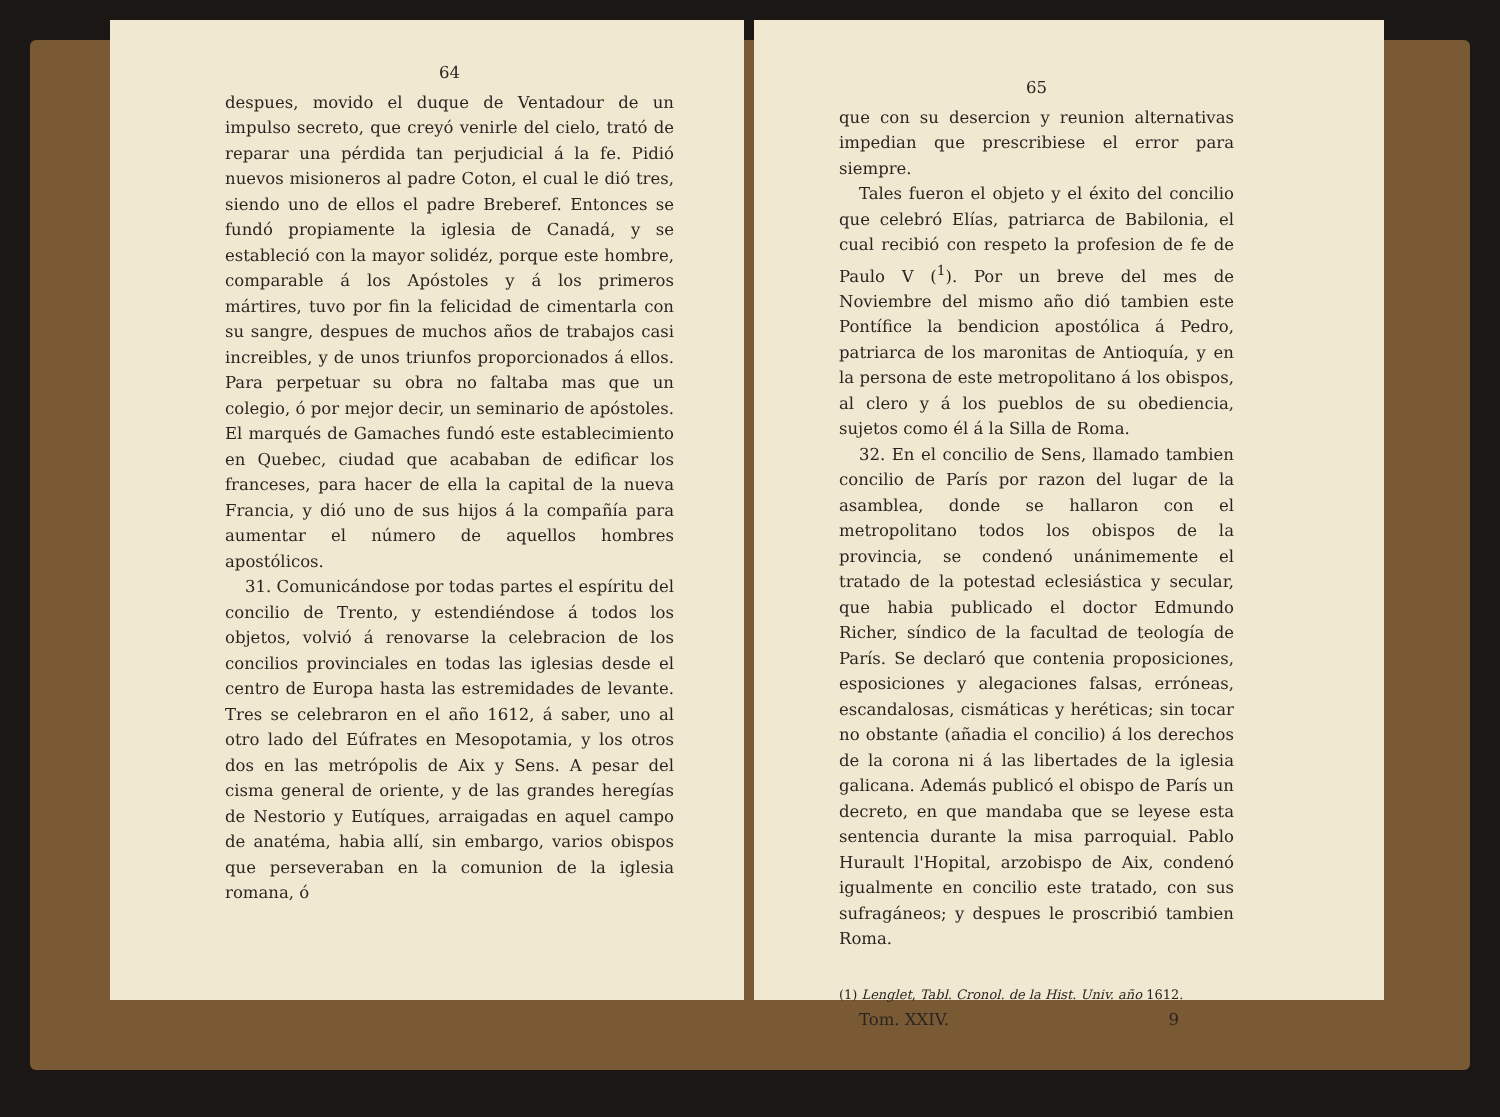64
despues, movido el duque de Ventadour de un impulso secreto, que creyó venirle del cielo, trató de reparar una pérdida tan perjudicial á la fe. Pidió nuevos misioneros al padre Coton, el cual le dió tres, siendo uno de ellos el padre Breberef. Entonces se fundó propiamente la iglesia de Canadá, y se estableció con la mayor solidéz, porque este hombre, comparable á los Apóstoles y á los primeros mártires, tuvo por fin la felicidad de cimentarla con su sangre, despues de muchos años de trabajos casi increibles, y de unos triunfos proporcionados á ellos. Para perpetuar su obra no faltaba mas que un colegio, ó por mejor decir, un seminario de apóstoles. El marqués de Gamaches fundó este establecimiento en Quebec, ciudad que acababan de edificar los franceses, para hacer de ella la capital de la nueva Francia, y dió uno de sus hijos á la compañía para aumentar el número de aquellos hombres apostólicos.
31. Comunicándose por todas partes el espíritu del concilio de Trento, y estendiéndose á todos los objetos, volvió á renovarse la celebracion de los concilios provinciales en todas las iglesias desde el centro de Europa hasta las estremidades de levante. Tres se celebraron en el año 1612, á saber, uno al otro lado del Eúfrates en Mesopotamia, y los otros dos en las metrópolis de Aix y Sens. A pesar del cisma general de oriente, y de las grandes heregías de Nestorio y Eutíques, arraigadas en aquel campo de anatéma, habia allí, sin embargo, varios obispos que perseveraban en la comunion de la iglesia romana, ó
65
que con su desercion y reunion alternativas impedian que prescribiese el error para siempre.
Tales fueron el objeto y el éxito del concilio que celebró Elías, patriarca de Babilonia, el cual recibió con respeto la profesion de fe de Paulo V (<sup>1</sup>). Por un breve del mes de Noviembre del mismo año dió tambien este Pontífice la bendicion apostólica á Pedro, patriarca de los maronitas de Antioquía, y en la persona de este metropolitano á los obispos, al clero y á los pueblos de su obediencia, sujetos como él á la Silla de Roma.
32. En el concilio de Sens, llamado tambien concilio de París por razon del lugar de la asamblea, donde se hallaron con el metropolitano todos los obispos de la provincia, se condenó unánimemente el tratado de la potestad eclesiástica y secular, que habia publicado el doctor Edmundo Richer, síndico de la facultad de teología de París. Se declaró que contenia proposiciones, esposiciones y alegaciones falsas, erróneas, escandalosas, cismáticas y heréticas; sin tocar no obstante (añadia el concilio) á los derechos de la corona ni á las libertades de la iglesia galicana. Además publicó el obispo de París un decreto, en que mandaba que se leyese esta sentencia durante la misa parroquial. Pablo Hurault l'Hopital, arzobispo de Aix, condenó igualmente en concilio este tratado, con sus sufragáneos; y despues le proscribió tambien Roma.
(1) Lenglet, Tabl. Cronol. de la Hist. Univ. año 1612.
Tom. XXIV. 9